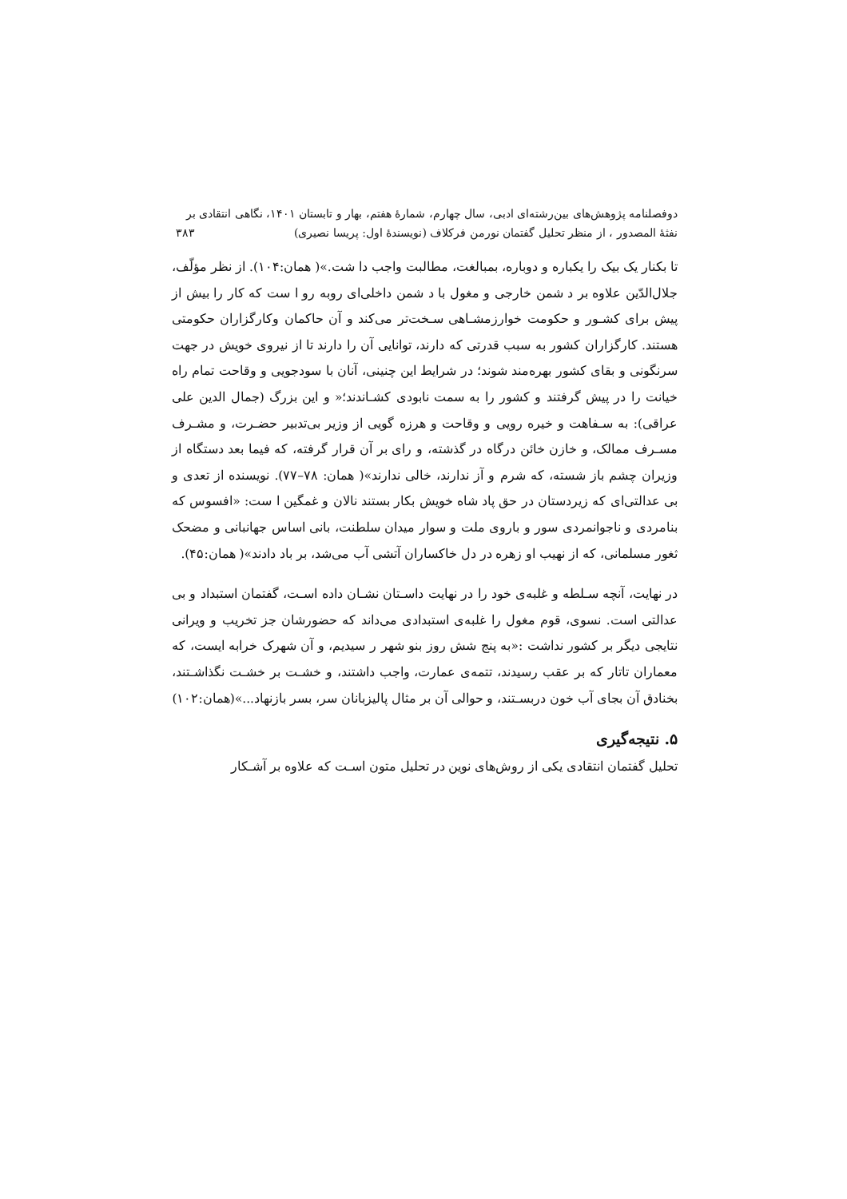دوفصلنامه پژوهش‌های بین‌رشته‌ای ادبی، سال چهارم، شمارهٔ هفتم، بهار و تابستان ۱۴۰۱، نگاهی انتقادی بر
نفثهٔ المصدور ، از منظر تحلیل گفتمان نورمن فرکلاف (نویسندهٔ اول: پریسا نصیری) ۳۸۳
تا بکنار یک بیک را یکباره و دوباره، بمبالغت، مطالبت واجب دا شت.»( همان:۱۰۴). از نظر مؤلّف، جلال‌الدّین علاوه بر د شمن خارجی و مغول با د شمن داخلی‌ای روبه رو ا ست که کار را بیش از پیش برای کشـور و حکومت خوارزمشـاهی سـخت‌تر می‌کند و آن حاکمان وکارگزاران حکومتی هستند. کارگزاران کشور به سبب قدرتی که دارند، توانایی آن را دارند تا از نیروی خویش در جهت سرنگونی و بقای کشور بهره‌مند شوند؛ در شرایط این چنینی، آنان با سودجویی و وقاحت تمام راه خیانت را در پیش گرفتند و کشور را به سمت نابودی کشـاندند؛« و این بزرگ (جمال الدین علی عراقی): به سـفاهت و خیره رویی و وقاحت و هرزه گویی از وزیر بی‌تدبیر حضـرت، و مشـرف مسـرف ممالک، و خازن خائن درگاه در گذشته، و رای بر آن قرار گرفته، که فیما بعد دستگاه از وزیران چشم باز شسته، که شرم و آز ندارند، خالی ندارند»( همان: ۷۸–۷۷). نویسنده از تعدی و بی عدالتی‌ای که زیردستان در حق پاد شاه خویش بکار بستند نالان و غمگین ا ست: «افسوس که بنامردی و ناجوانمردی سور و باروی ملت و سوار میدان سلطنت، بانی اساس جهانبانی و مضحک ثغور مسلمانی، که از نهیب او زهره در دل خاکساران آتشی آب می‌شد، بر باد دادند»( همان:۴۵).
در نهایت، آنچه سـلطه و غلبه‌ی خود را در نهایت داسـتان نشـان داده اسـت، گفتمان استبداد و بی عدالتی است. نسوی، قوم مغول را غلبه‌ی استبدادی می‌داند که حضورشان جز تخریب و ویرانی نتایجی دیگر بر کشور نداشت :«به پنج شش روز بنو شهر ر سیدیم، و آن شهرک خرابه ایست، که معماران تاتار که بر عقب رسیدند، تتمه‌ی عمارت، واجب داشتند، و خشـت بر خشـت نگذاشـتند، بخنادق آن بجای آب خون دربسـتند، و حوالی آن بر مثال پالیزبانان سر، بسر بازنهاد...»(همان:۱۰۲)
۵. نتیجه‌گیری
تحلیل گفتمان انتقادی یکی از روش‌های نوین در تحلیل متون اسـت که علاوه بر آشـکار